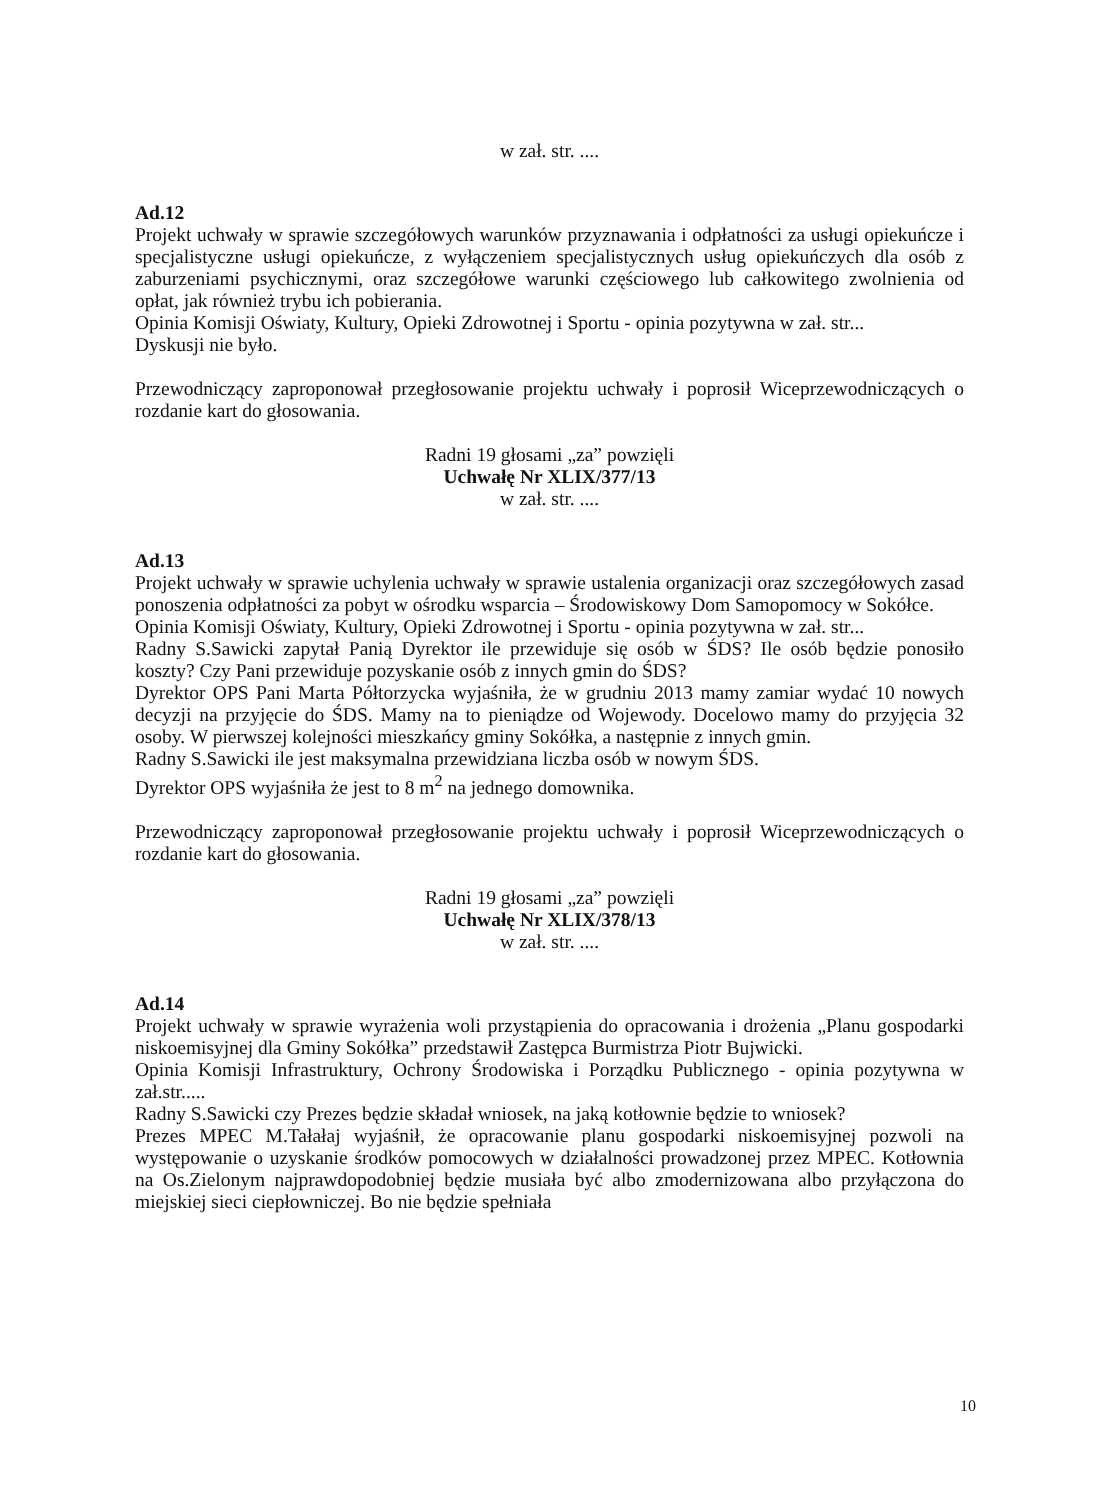w zał. str. ....
Ad.12
Projekt uchwały w sprawie szczegółowych warunków przyznawania i odpłatności za usługi opiekuńcze i specjalistyczne usługi opiekuńcze, z wyłączeniem specjalistycznych usług opiekuńczych dla osób z zaburzeniami psychicznymi, oraz szczegółowe warunki częściowego lub całkowitego zwolnienia od opłat, jak również trybu ich pobierania.
Opinia Komisji Oświaty, Kultury, Opieki Zdrowotnej i Sportu - opinia pozytywna w zał. str...
Dyskusji nie było.
Przewodniczący zaproponował przegłosowanie projektu uchwały i poprosił Wiceprzewodniczących o rozdanie kart do głosowania.
Radni 19 głosami „za” powzięli
Uchwałę Nr XLIX/377/13
w zał. str. ....
Ad.13
Projekt uchwały w sprawie uchylenia uchwały w sprawie ustalenia organizacji oraz szczegółowych zasad ponoszenia odpłatności za pobyt w ośrodku wsparcia – Środowiskowy Dom Samopomocy w Sokółce.
Opinia Komisji Oświaty, Kultury, Opieki Zdrowotnej i Sportu - opinia pozytywna w zał. str...
Radny S.Sawicki zapytał Panią Dyrektor ile przewiduje się osób w ŚDS? Ile osób będzie ponosiło koszty? Czy Pani przewiduje pozyskanie osób z innych gmin do ŚDS?
Dyrektor OPS Pani Marta Półtorzycka wyjaśniła, że w grudniu 2013 mamy zamiar wydać 10 nowych decyzji na przyjęcie do ŚDS. Mamy na to pieniądze od Wojewody. Docelowo mamy do przyjęcia 32 osoby. W pierwszej kolejności mieszkańcy gminy Sokółka, a następnie z innych gmin.
Radny S.Sawicki ile jest maksymalna przewidziana liczba osób w nowym ŚDS.
Dyrektor OPS wyjaśniła że jest to 8 m<sup>2</sup> na jednego domownika.
Przewodniczący zaproponował przegłosowanie projektu uchwały i poprosił Wiceprzewodniczących o rozdanie kart do głosowania.
Radni 19 głosami „za” powzięli
Uchwałę Nr XLIX/378/13
w zał. str. ....
Ad.14
Projekt uchwały w sprawie wyrażenia woli przystąpienia do opracowania i drożenia „Planu gospodarki niskoemisyjnej dla Gminy Sokółka” przedstawił Zastępca Burmistrza Piotr Bujwicki.
Opinia Komisji Infrastruktury, Ochrony Środowiska i Porządku Publicznego - opinia pozytywna w zał.str.....
Radny S.Sawicki czy Prezes będzie składał wniosek, na jaką kotłownie będzie to wniosek?
Prezes MPEC M.Tałałaj wyjaśnił, że opracowanie planu gospodarki niskoemisyjnej pozwoli na występowanie o uzyskanie środków pomocowych w działalności prowadzonej przez MPEC. Kotłownia na Os.Zielonym najprawdopodobniej będzie musiała być albo zmodernizowana albo przyłączona do miejskiej sieci ciepłowniczej. Bo nie będzie spełniała
10